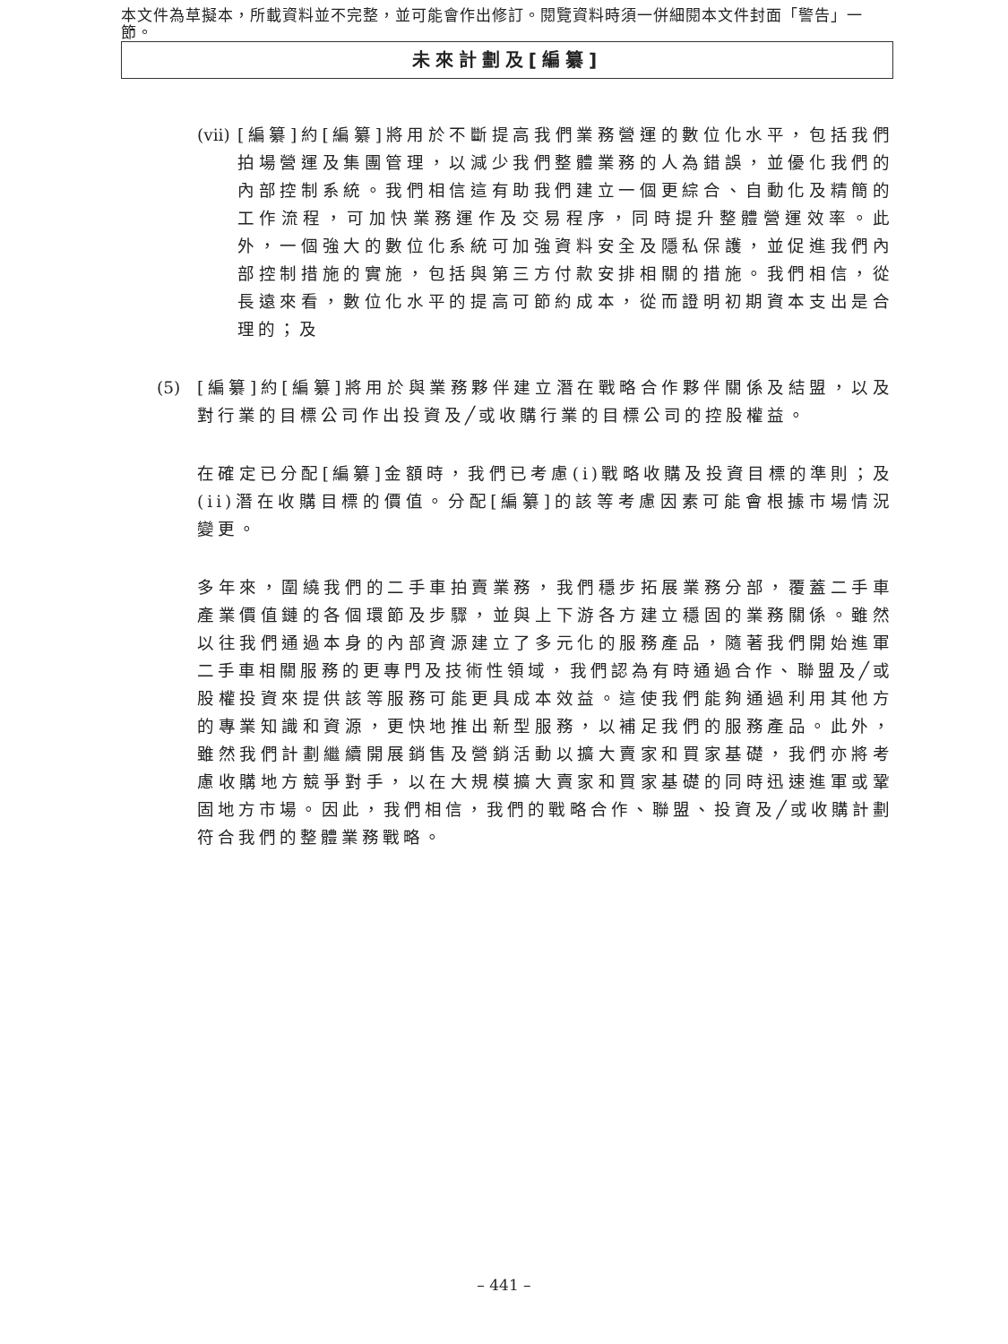本文件為草擬本，所載資料並不完整，並可能會作出修訂。閱覽資料時須一併細閱本文件封面「警告」一節。
未來計劃及[編纂]
(vii) [編纂]約[編纂]將用於不斷提高我們業務營運的數位化水平，包括我們拍場營運及集團管理，以減少我們整體業務的人為錯誤，並優化我們的內部控制系統。我們相信這有助我們建立一個更綜合、自動化及精簡的工作流程，可加快業務運作及交易程序，同時提升整體營運效率。此外，一個強大的數位化系統可加強資料安全及隱私保護，並促進我們內部控制措施的實施，包括與第三方付款安排相關的措施。我們相信，從長遠來看，數位化水平的提高可節約成本，從而證明初期資本支出是合理的；及
(5) [編纂]約[編纂]將用於與業務夥伴建立潛在戰略合作夥伴關係及結盟，以及對行業的目標公司作出投資及╱或收購行業的目標公司的控股權益。
在確定已分配[編纂]金額時，我們已考慮(i)戰略收購及投資目標的準則；及(ii)潛在收購目標的價值。分配[編纂]的該等考慮因素可能會根據市場情況變更。
多年來，圍繞我們的二手車拍賣業務，我們穩步拓展業務分部，覆蓋二手車產業價值鏈的各個環節及步驟，並與上下游各方建立穩固的業務關係。雖然以往我們通過本身的內部資源建立了多元化的服務產品，隨著我們開始進軍二手車相關服務的更專門及技術性領域，我們認為有時通過合作、聯盟及╱或股權投資來提供該等服務可能更具成本效益。這使我們能夠通過利用其他方的專業知識和資源，更快地推出新型服務，以補足我們的服務產品。此外，雖然我們計劃繼續開展銷售及營銷活動以擴大賣家和買家基礎，我們亦將考慮收購地方競爭對手，以在大規模擴大賣家和買家基礎的同時迅速進軍或鞏固地方市場。因此，我們相信，我們的戰略合作、聯盟、投資及╱或收購計劃符合我們的整體業務戰略。
– 441 –